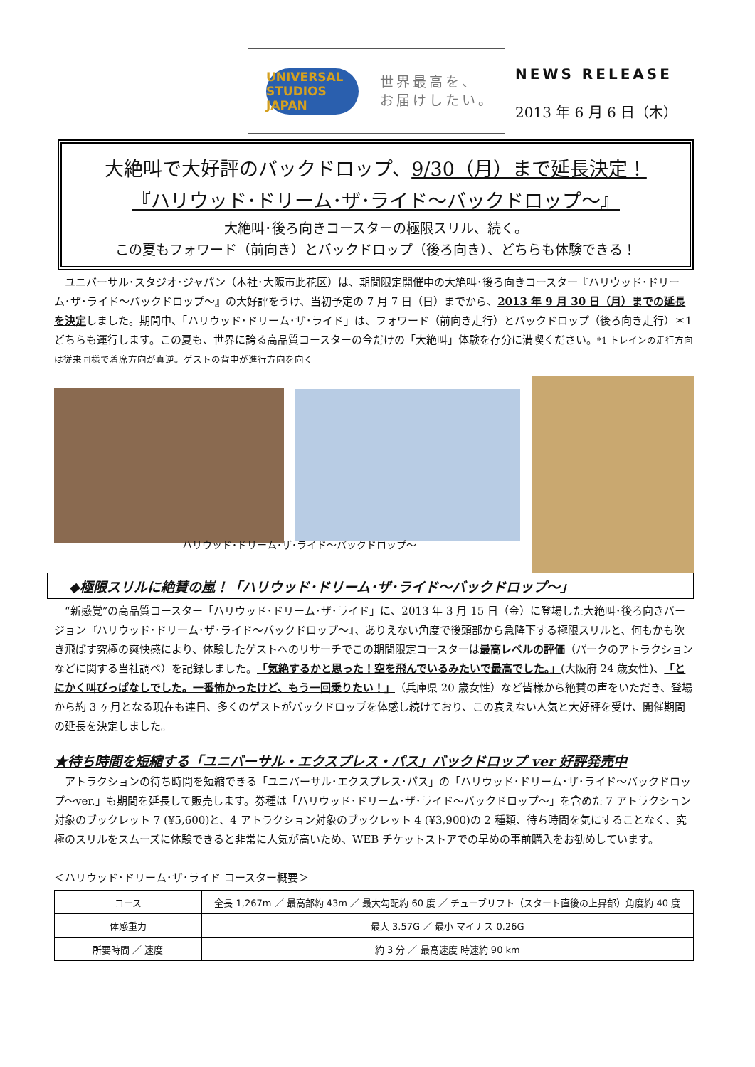UNIVERSAL STUDIOS JAPAN
世界最高を、
お届けしたい。
NEWS RELEASE
2013 年 6 月 6 日（木）
大絶叫で大好評のバックドロップ、9/30（月）まで延長決定！
『ハリウッド･ドリーム･ザ･ライド～バックドロップ～』
大絶叫･後ろ向きコースターの極限スリル、続く。
この夏もフォワード（前向き）とバックドロップ（後ろ向き）、どちらも体験できる！
ユニバーサル･スタジオ･ジャパン（本社･大阪市此花区）は、期間限定開催中の大絶叫･後ろ向きコースター『ハリウッド･ドリーム･ザ･ライド～バックドロップ～』の大好評をうけ、当初予定の 7 月 7 日（日）までから、2013 年 9 月 30 日（月）までの延長を決定しました。期間中、「ハリウッド･ドリーム･ザ･ライド」は、フォワード（前向き走行）とバックドロップ（後ろ向き走行）＊1 どちらも運行します。この夏も、世界に誇る高品質コースターの今だけの「大絶叫」体験を存分に満喫ください。*1 トレインの走行方向は従来同様で着席方向が真逆。ゲストの背中が進行方向を向く
ハリウッド･ドリーム･ザ･ライド～バックドロップ～
◆極限スリルに絶賛の嵐！「ハリウッド･ドリーム･ザ･ライド～バックドロップ～」
“新感覚”の高品質コースター「ハリウッド･ドリーム･ザ･ライド」に、2013 年 3 月 15 日（金）に登場した大絶叫･後ろ向きバージョン『ハリウッド･ドリーム･ザ･ライド～バックドロップ～』、ありえない角度で後頭部から急降下する極限スリルと、何もかも吹き飛ばす究極の爽快感により、体験したゲストへのリサーチでこの期間限定コースターは最高レベルの評価（パークのアトラクションなどに関する当社調べ）を記録しました。「気絶するかと思った！空を飛んでいるみたいで最高でした。」(大阪府 24 歳女性)、「とにかく叫びっぱなしでした。一番怖かったけど、もう一回乗りたい！」（兵庫県 20 歳女性）など皆様から絶賛の声をいただき、登場から約 3 ヶ月となる現在も連日、多くのゲストがバックドロップを体感し続けており、この衰えない人気と大好評を受け、開催期間の延長を決定しました。
★待ち時間を短縮する「ユニバーサル・エクスプレス・パス」バックドロップ ver 好評発売中
アトラクションの待ち時間を短縮できる「ユニバーサル･エクスプレス･パス」の「ハリウッド･ドリーム･ザ･ライド～バックドロップ～ver.」も期間を延長して販売します。券種は「ハリウッド･ドリーム･ザ･ライド～バックドロップ～」を含めた 7 アトラクション対象のブックレット 7 (¥5,600)と、4 アトラクション対象のブックレット 4 (¥3,900)の 2 種類、待ち時間を気にすることなく、究極のスリルをスムーズに体験できると非常に人気が高いため、WEB チケットストアでの早めの事前購入をお勧めしています。
＜ハリウッド･ドリーム･ザ･ライド コースター概要＞
| コース | 全長 1,267m ／ 最高部約 43m ／ 最大勾配約 60 度 ／ チューブリフト（スタート直後の上昇部）角度約 40 度 |
| 体感重力 | 最大 3.57G ／ 最小 マイナス 0.26G |
| 所要時間 ／ 速度 | 約 3 分 ／ 最高速度 時速約 90 km |